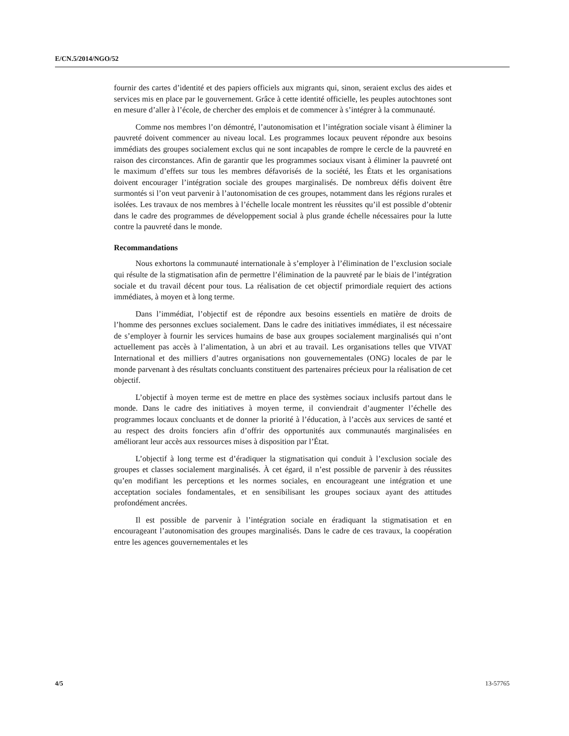E/CN.5/2014/NGO/52
fournir des cartes d’identité et des papiers officiels aux migrants qui, sinon, seraient exclus des aides et services mis en place par le gouvernement. Grâce à cette identité officielle, les peuples autochtones sont en mesure d’aller à l’école, de chercher des emplois et de commencer à s’intégrer à la communauté.
Comme nos membres l’on démontré, l’autonomisation et l’intégration sociale visant à éliminer la pauvreté doivent commencer au niveau local. Les programmes locaux peuvent répondre aux besoins immédiats des groupes socialement exclus qui ne sont incapables de rompre le cercle de la pauvreté en raison des circonstances. Afin de garantir que les programmes sociaux visant à éliminer la pauvreté ont le maximum d’effets sur tous les membres défavorisés de la société, les États et les organisations doivent encourager l’intégration sociale des groupes marginalisés. De nombreux défis doivent être surmontés si l’on veut parvenir à l’autonomisation de ces groupes, notamment dans les régions rurales et isolées. Les travaux de nos membres à l’échelle locale montrent les réussites qu’il est possible d’obtenir dans le cadre des programmes de développement social à plus grande échelle nécessaires pour la lutte contre la pauvreté dans le monde.
Recommandations
Nous exhortons la communauté internationale à s’employer à l’élimination de l’exclusion sociale qui résulte de la stigmatisation afin de permettre l’élimination de la pauvreté par le biais de l’intégration sociale et du travail décent pour tous. La réalisation de cet objectif primordiale requiert des actions immédiates, à moyen et à long terme.
Dans l’immédiat, l’objectif est de répondre aux besoins essentiels en matière de droits de l’homme des personnes exclues socialement. Dans le cadre des initiatives immédiates, il est nécessaire de s’employer à fournir les services humains de base aux groupes socialement marginalisés qui n’ont actuellement pas accès à l’alimentation, à un abri et au travail. Les organisations telles que VIVAT International et des milliers d’autres organisations non gouvernementales (ONG) locales de par le monde parvenant à des résultats concluants constituent des partenaires précieux pour la réalisation de cet objectif.
L’objectif à moyen terme est de mettre en place des systèmes sociaux inclusifs partout dans le monde. Dans le cadre des initiatives à moyen terme, il conviendrait d’augmenter l’échelle des programmes locaux concluants et de donner la priorité à l’éducation, à l’accès aux services de santé et au respect des droits fonciers afin d’offrir des opportunités aux communautés marginalisées en améliorant leur accès aux ressources mises à disposition par l’État.
L’objectif à long terme est d’éradiquer la stigmatisation qui conduit à l’exclusion sociale des groupes et classes socialement marginalisés. À cet égard, il n’est possible de parvenir à des réussites qu’en modifiant les perceptions et les normes sociales, en encourageant une intégration et une acceptation sociales fondamentales, et en sensibilisant les groupes sociaux ayant des attitudes profondément ancrées.
Il est possible de parvenir à l’intégration sociale en éradiquant la stigmatisation et en encourageant l’autonomisation des groupes marginalisés. Dans le cadre de ces travaux, la coopération entre les agences gouvernementales et les
4/5 13-57765